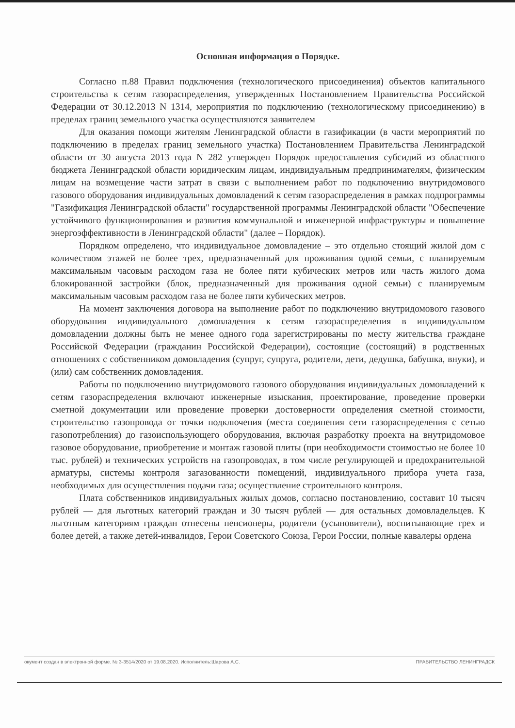Основная информация о Порядке.
Согласно п.88 Правил подключения (технологического присоединения) объектов капитального строительства к сетям газораспределения, утвержденных Постановлением Правительства Российской Федерации от 30.12.2013 N 1314, мероприятия по подключению (технологическому присоединению) в пределах границ земельного участка осуществляются заявителем
Для оказания помощи жителям Ленинградской области в газификации (в части мероприятий по подключению в пределах границ земельного участка) Постановлением Правительства Ленинградской области от 30 августа 2013 года N 282 утвержден Порядок предоставления субсидий из областного бюджета Ленинградской области юридическим лицам, индивидуальным предпринимателям, физическим лицам на возмещение части затрат в связи с выполнением работ по подключению внутридомового газового оборудования индивидуальных домовладений к сетям газораспределения в рамках подпрограммы "Газификация Ленинградской области" государственной программы Ленинградской области "Обеспечение устойчивого функционирования и развития коммунальной и инженерной инфраструктуры и повышение энергоэффективности в Ленинградской области" (далее – Порядок).
Порядком определено, что индивидуальное домовладение – это отдельно стоящий жилой дом с количеством этажей не более трех, предназначенный для проживания одной семьи, с планируемым максимальным часовым расходом газа не более пяти кубических метров или часть жилого дома блокированной застройки (блок, предназначенный для проживания одной семьи) с планируемым максимальным часовым расходом газа не более пяти кубических метров.
На момент заключения договора на выполнение работ по подключению внутридомового газового оборудования индивидуального домовладения к сетям газораспределения в индивидуальном домовладении должны быть не менее одного года зарегистрированы по месту жительства граждане Российской Федерации (гражданин Российской Федерации), состоящие (состоящий) в родственных отношениях с собственником домовладения (супруг, супруга, родители, дети, дедушка, бабушка, внуки), и (или) сам собственник домовладения.
Работы по подключению внутридомового газового оборудования индивидуальных домовладений к сетям газораспределения включают инженерные изыскания, проектирование, проведение проверки сметной документации или проведение проверки достоверности определения сметной стоимости, строительство газопровода от точки подключения (места соединения сети газораспределения с сетью газопотребления) до газоиспользующего оборудования, включая разработку проекта на внутридомовое газовое оборудование, приобретение и монтаж газовой плиты (при необходимости стоимостью не более 10 тыс. рублей) и технических устройств на газопроводах, в том числе регулирующей и предохранительной арматуры, системы контроля загазованности помещений, индивидуального прибора учета газа, необходимых для осуществления подачи газа; осуществление строительного контроля.
Плата собственников индивидуальных жилых домов, согласно постановлению, составит 10 тысяч рублей — для льготных категорий граждан и 30 тысяч рублей — для остальных домовладельцев. К льготным категориям граждан отнесены пенсионеры, родители (усыновители), воспитывающие трех и более детей, а также детей-инвалидов, Герои Советского Союза, Герои России, полные кавалеры ордена
окумент создан в электронной форме. № 3-3514/2020 от 19.08.2020. Исполнитель:Шарова А.С. ПРАВИТЕЛЬСТВО ЛЕНИНГРАДСК